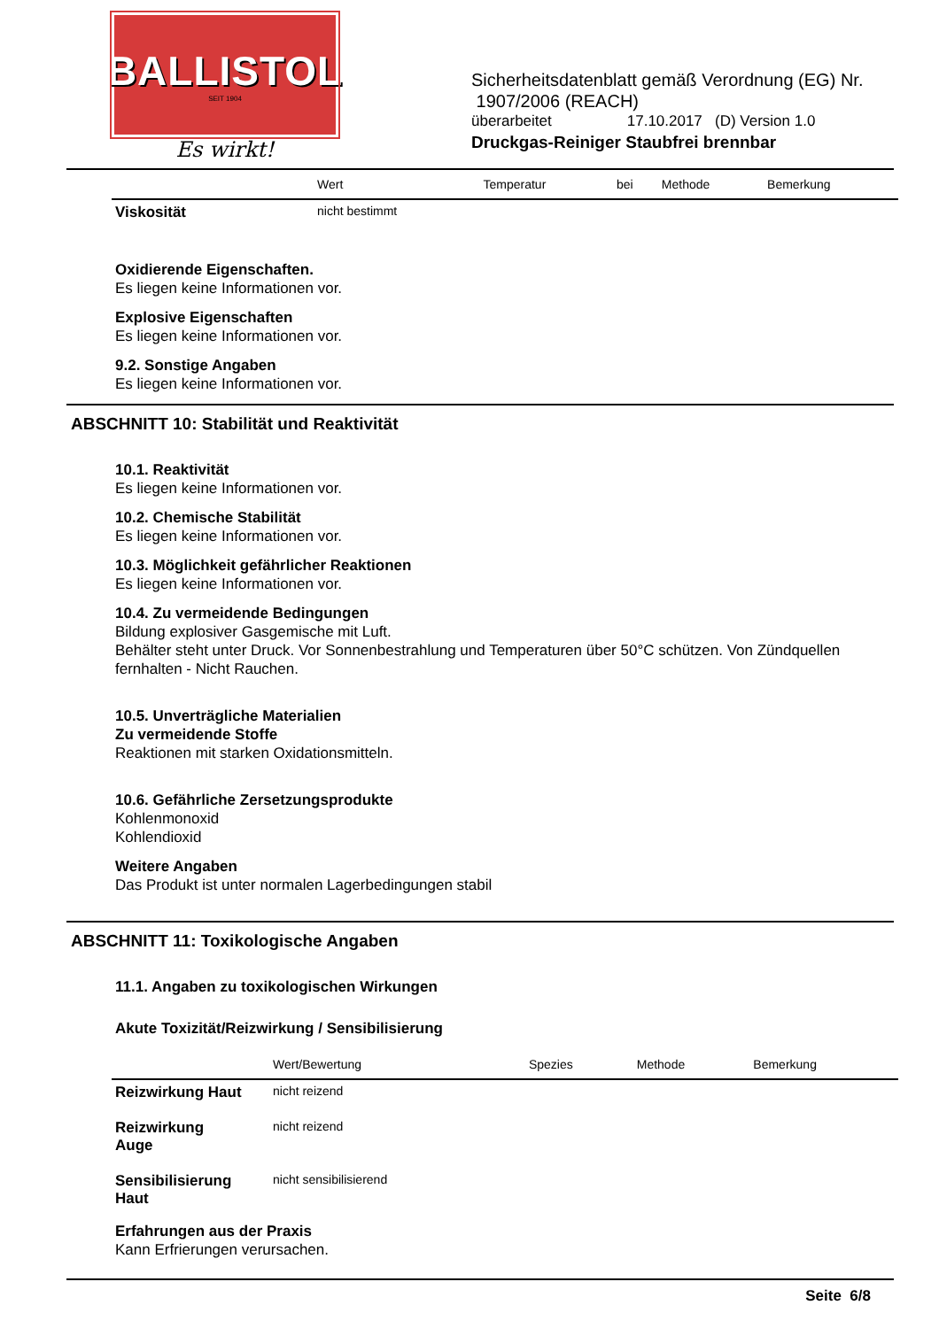BALLISTOL
SEIT 1904
Es wirkt!
Sicherheitsdatenblatt gemäß Verordnung (EG) Nr.
1907/2006 (REACH)
überarbeitet 17.10.2017 (D) Version 1.0
Druckgas-Reiniger Staubfrei brennbar
| | Wert | Temperatur | bei | Methode | Bemerkung |
| --- | --- | --- | --- | --- | --- |
| Viskosität | nicht bestimmt | | | | |
Oxidierende Eigenschaften.
Es liegen keine Informationen vor.
Explosive Eigenschaften
Es liegen keine Informationen vor.
9.2. Sonstige Angaben
Es liegen keine Informationen vor.
ABSCHNITT 10: Stabilität und Reaktivität
10.1. Reaktivität
Es liegen keine Informationen vor.
10.2. Chemische Stabilität
Es liegen keine Informationen vor.
10.3. Möglichkeit gefährlicher Reaktionen
Es liegen keine Informationen vor.
10.4. Zu vermeidende Bedingungen
Bildung explosiver Gasgemische mit Luft.
Behälter steht unter Druck. Vor Sonnenbestrahlung und Temperaturen über 50°C schützen. Von Zündquellen fernhalten - Nicht Rauchen.
10.5. Unverträgliche Materialien
Zu vermeidende Stoffe
Reaktionen mit starken Oxidationsmitteln.
10.6. Gefährliche Zersetzungsprodukte
Kohlenmonoxid
Kohlendioxid
Weitere Angaben
Das Produkt ist unter normalen Lagerbedingungen stabil
ABSCHNITT 11: Toxikologische Angaben
11.1. Angaben zu toxikologischen Wirkungen
Akute Toxizität/Reizwirkung / Sensibilisierung
| | Wert/Bewertung | Spezies | Methode | Bemerkung |
| --- | --- | --- | --- | --- |
| Reizwirkung Haut | nicht reizend | | | |
| Reizwirkung Auge | nicht reizend | | | |
| Sensibilisierung Haut | nicht sensibilisierend | | | |
Erfahrungen aus der Praxis
Kann Erfrierungen verursachen.
Seite 6/8